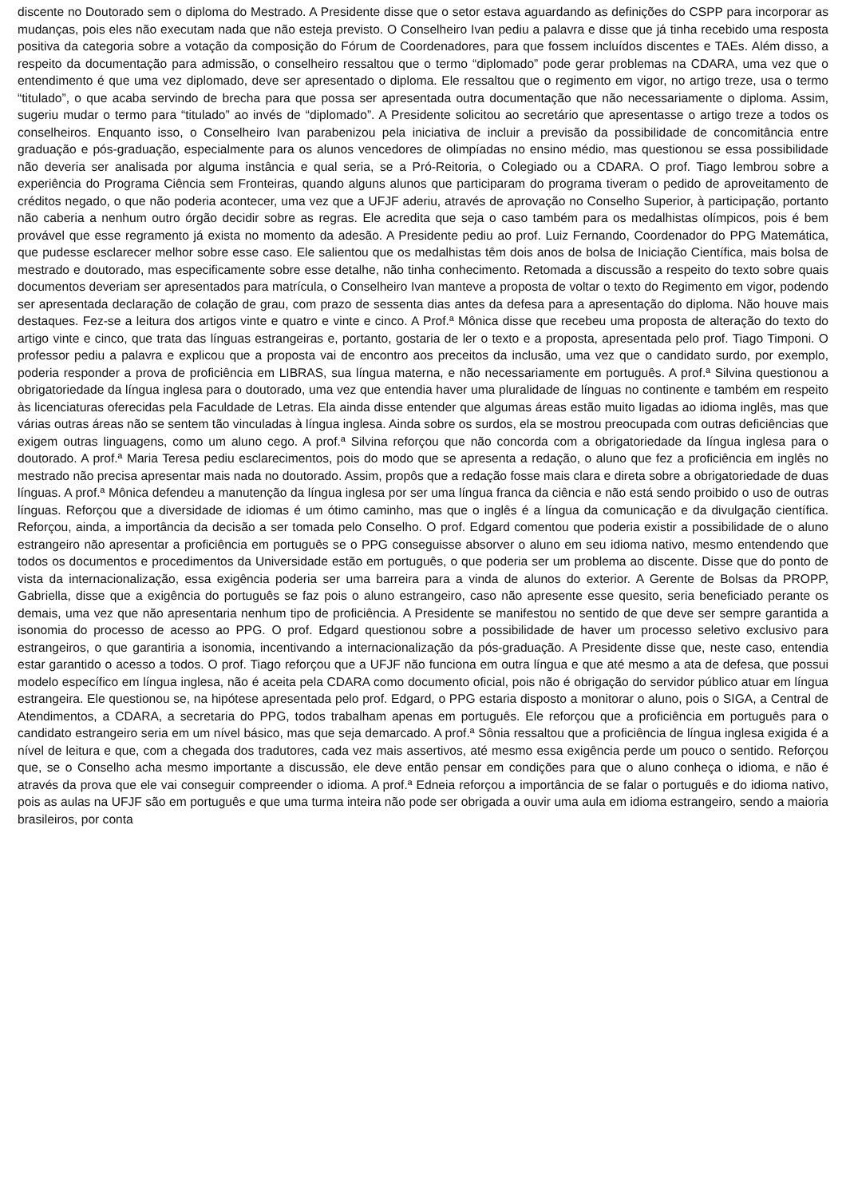discente no Doutorado sem o diploma do Mestrado. A Presidente disse que o setor estava aguardando as definições do CSPP para incorporar as mudanças, pois eles não executam nada que não esteja previsto. O Conselheiro Ivan pediu a palavra e disse que já tinha recebido uma resposta positiva da categoria sobre a votação da composição do Fórum de Coordenadores, para que fossem incluídos discentes e TAEs. Além disso, a respeito da documentação para admissão, o conselheiro ressaltou que o termo “diplomado” pode gerar problemas na CDARA, uma vez que o entendimento é que uma vez diplomado, deve ser apresentado o diploma. Ele ressaltou que o regimento em vigor, no artigo treze, usa o termo “titulado”, o que acaba servindo de brecha para que possa ser apresentada outra documentação que não necessariamente o diploma. Assim, sugeriu mudar o termo para “titulado” ao invés de “diplomado”. A Presidente solicitou ao secretário que apresentasse o artigo treze a todos os conselheiros. Enquanto isso, o Conselheiro Ivan parabenizou pela iniciativa de incluir a previsão da possibilidade de concomitância entre graduação e pós-graduação, especialmente para os alunos vencedores de olimpíadas no ensino médio, mas questionou se essa possibilidade não deveria ser analisada por alguma instância e qual seria, se a Pró-Reitoria, o Colegiado ou a CDARA. O prof. Tiago lembrou sobre a experiência do Programa Ciência sem Fronteiras, quando alguns alunos que participaram do programa tiveram o pedido de aproveitamento de créditos negado, o que não poderia acontecer, uma vez que a UFJF aderiu, através de aprovação no Conselho Superior, à participação, portanto não caberia a nenhum outro órgão decidir sobre as regras. Ele acredita que seja o caso também para os medalhistas olímpicos, pois é bem provável que esse regramento já exista no momento da adesão. A Presidente pediu ao prof. Luiz Fernando, Coordenador do PPG Matemática, que pudesse esclarecer melhor sobre esse caso. Ele salientou que os medalhistas têm dois anos de bolsa de Iniciação Científica, mais bolsa de mestrado e doutorado, mas especificamente sobre esse detalhe, não tinha conhecimento. Retomada a discussão a respeito do texto sobre quais documentos deveriam ser apresentados para matrícula, o Conselheiro Ivan manteve a proposta de voltar o texto do Regimento em vigor, podendo ser apresentada declaração de colação de grau, com prazo de sessenta dias antes da defesa para a apresentação do diploma. Não houve mais destaques. Fez-se a leitura dos artigos vinte e quatro e vinte e cinco. A Prof.ª Mônica disse que recebeu uma proposta de alteração do texto do artigo vinte e cinco, que trata das línguas estrangeiras e, portanto, gostaria de ler o texto e a proposta, apresentada pelo prof. Tiago Timponi. O professor pediu a palavra e explicou que a proposta vai de encontro aos preceitos da inclusão, uma vez que o candidato surdo, por exemplo, poderia responder a prova de proficiência em LIBRAS, sua língua materna, e não necessariamente em português. A prof.ª Silvina questionou a obrigatoriedade da língua inglesa para o doutorado, uma vez que entendia haver uma pluralidade de línguas no continente e também em respeito às licenciaturas oferecidas pela Faculdade de Letras. Ela ainda disse entender que algumas áreas estão muito ligadas ao idioma inglês, mas que várias outras áreas não se sentem tão vinculadas à língua inglesa. Ainda sobre os surdos, ela se mostrou preocupada com outras deficiências que exigem outras linguagens, como um aluno cego. A prof.ª Silvina reforçou que não concorda com a obrigatoriedade da língua inglesa para o doutorado. A prof.ª Maria Teresa pediu esclarecimentos, pois do modo que se apresenta a redação, o aluno que fez a proficiência em inglês no mestrado não precisa apresentar mais nada no doutorado. Assim, propôs que a redação fosse mais clara e direta sobre a obrigatoriedade de duas línguas. A prof.ª Mônica defendeu a manutenção da língua inglesa por ser uma língua franca da ciência e não está sendo proibido o uso de outras línguas. Reforçou que a diversidade de idiomas é um ótimo caminho, mas que o inglês é a língua da comunicação e da divulgação científica. Reforçou, ainda, a importância da decisão a ser tomada pelo Conselho. O prof. Edgard comentou que poderia existir a possibilidade de o aluno estrangeiro não apresentar a proficiência em português se o PPG conseguisse absorver o aluno em seu idioma nativo, mesmo entendendo que todos os documentos e procedimentos da Universidade estão em português, o que poderia ser um problema ao discente. Disse que do ponto de vista da internacionalização, essa exigência poderia ser uma barreira para a vinda de alunos do exterior. A Gerente de Bolsas da PROPP, Gabriella, disse que a exigência do português se faz pois o aluno estrangeiro, caso não apresente esse quesito, seria beneficiado perante os demais, uma vez que não apresentaria nenhum tipo de proficiência. A Presidente se manifestou no sentido de que deve ser sempre garantida a isonomia do processo de acesso ao PPG. O prof. Edgard questionou sobre a possibilidade de haver um processo seletivo exclusivo para estrangeiros, o que garantiria a isonomia, incentivando a internacionalização da pós-graduação. A Presidente disse que, neste caso, entendia estar garantido o acesso a todos. O prof. Tiago reforçou que a UFJF não funciona em outra língua e que até mesmo a ata de defesa, que possui modelo específico em língua inglesa, não é aceita pela CDARA como documento oficial, pois não é obrigação do servidor público atuar em língua estrangeira. Ele questionou se, na hipótese apresentada pelo prof. Edgard, o PPG estaria disposto a monitorar o aluno, pois o SIGA, a Central de Atendimentos, a CDARA, a secretaria do PPG, todos trabalham apenas em português. Ele reforçou que a proficiência em português para o candidato estrangeiro seria em um nível básico, mas que seja demarcado. A prof.ª Sônia ressaltou que a proficiência de língua inglesa exigida é a nível de leitura e que, com a chegada dos tradutores, cada vez mais assertivos, até mesmo essa exigência perde um pouco o sentido. Reforçou que, se o Conselho acha mesmo importante a discussão, ele deve então pensar em condições para que o aluno conheça o idioma, e não é através da prova que ele vai conseguir compreender o idioma. A prof.ª Edneia reforçou a importância de se falar o português e do idioma nativo, pois as aulas na UFJF são em português e que uma turma inteira não pode ser obrigada a ouvir uma aula em idioma estrangeiro, sendo a maioria brasileiros, por conta